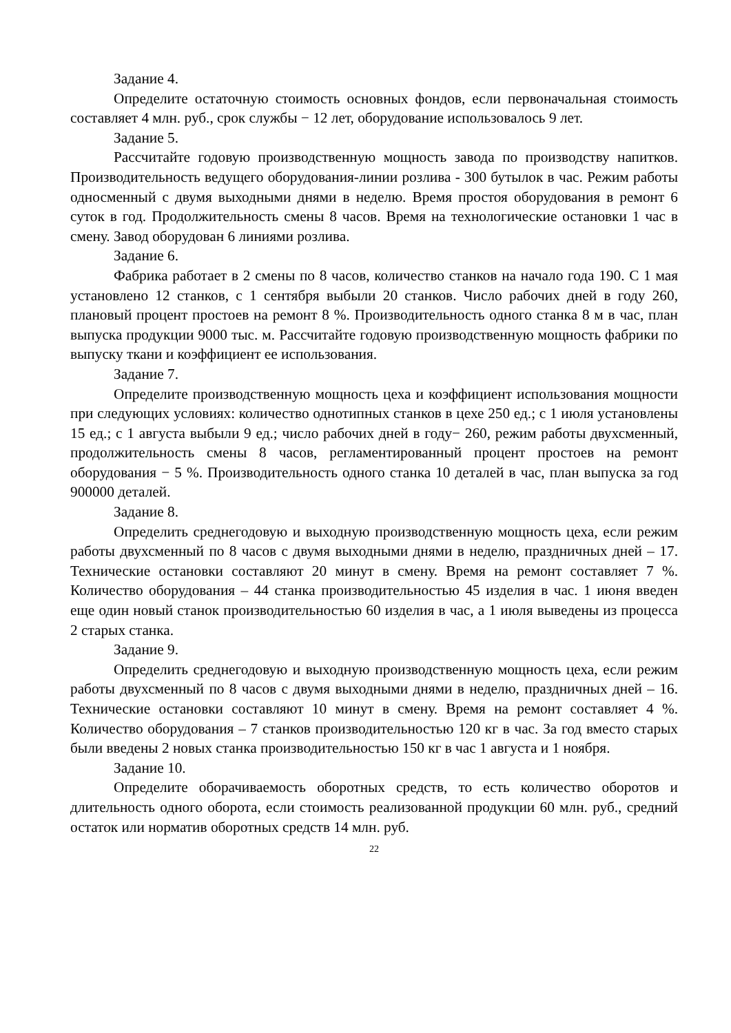Задание 4.
Определите остаточную стоимость основных фондов, если первоначальная стоимость составляет 4 млн. руб., срок службы − 12 лет, оборудование использовалось 9 лет.
Задание 5.
Рассчитайте годовую производственную мощность завода по производству напитков. Производительность ведущего оборудования-линии розлива - 300 бутылок в час. Режим работы односменный с двумя выходными днями в неделю. Время простоя оборудования в ремонт 6 суток в год. Продолжительность смены 8 часов. Время на технологические остановки 1 час в смену. Завод оборудован 6 линиями розлива.
Задание 6.
Фабрика работает в 2 смены по 8 часов, количество станков на начало года 190. С 1 мая установлено 12 станков, с 1 сентября выбыли 20 станков. Число рабочих дней в году 260, плановый процент простоев на ремонт 8 %. Производительность одного станка 8 м в час, план выпуска продукции 9000 тыс. м. Рассчитайте годовую производственную мощность фабрики по выпуску ткани и коэффициент ее использования.
Задание 7.
Определите производственную мощность цеха и коэффициент использования мощности при следующих условиях: количество однотипных станков в цехе 250 ед.; с 1 июля установлены 15 ед.; с 1 августа выбыли 9 ед.; число рабочих дней в году− 260, режим работы двухсменный, продолжительность смены 8 часов, регламентированный процент простоев на ремонт оборудования − 5 %. Производительность одного станка 10 деталей в час, план выпуска за год 900000 деталей.
Задание 8.
Определить среднегодовую и выходную производственную мощность цеха, если режим работы двухсменный по 8 часов с двумя выходными днями в неделю, праздничных дней – 17. Технические остановки составляют 20 минут в смену. Время на ремонт составляет 7 %. Количество оборудования – 44 станка производительностью 45 изделия в час. 1 июня введен еще один новый станок производительностью 60 изделия в час, а 1 июля выведены из процесса 2 старых станка.
Задание 9.
Определить среднегодовую и выходную производственную мощность цеха, если режим работы двухсменный по 8 часов с двумя выходными днями в неделю, праздничных дней – 16. Технические остановки составляют 10 минут в смену. Время на ремонт составляет 4 %. Количество оборудования – 7 станков производительностью 120 кг в час. За год вместо старых были введены 2 новых станка производительностью 150 кг в час 1 августа и 1 ноября.
Задание 10.
Определите оборачиваемость оборотных средств, то есть количество оборотов и длительность одного оборота, если стоимость реализованной продукции 60 млн. руб., средний остаток или норматив оборотных средств 14 млн. руб.
22